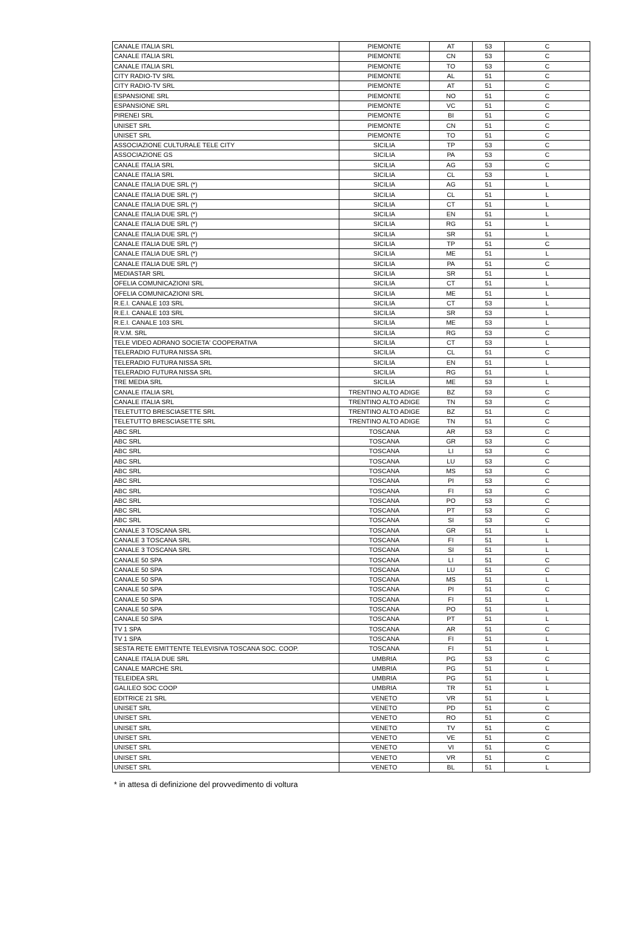| CANALE ITALIA SRL | PIEMONTE | AT | 53 | C |
| CANALE ITALIA SRL | PIEMONTE | CN | 53 | C |
| CANALE ITALIA SRL | PIEMONTE | TO | 53 | C |
| CITY RADIO-TV SRL | PIEMONTE | AL | 51 | C |
| CITY RADIO-TV SRL | PIEMONTE | AT | 51 | C |
| ESPANSIONE SRL | PIEMONTE | NO | 51 | C |
| ESPANSIONE SRL | PIEMONTE | VC | 51 | C |
| PIRENEI SRL | PIEMONTE | BI | 51 | C |
| UNISET SRL | PIEMONTE | CN | 51 | C |
| UNISET SRL | PIEMONTE | TO | 51 | C |
| ASSOCIAZIONE CULTURALE TELE CITY | SICILIA | TP | 53 | C |
| ASSOCIAZIONE GS | SICILIA | PA | 53 | C |
| CANALE ITALIA SRL | SICILIA | AG | 53 | C |
| CANALE ITALIA SRL | SICILIA | CL | 53 | L |
| CANALE ITALIA DUE SRL (*) | SICILIA | AG | 51 | L |
| CANALE ITALIA DUE SRL (*) | SICILIA | CL | 51 | L |
| CANALE ITALIA DUE SRL (*) | SICILIA | CT | 51 | L |
| CANALE ITALIA DUE SRL (*) | SICILIA | EN | 51 | L |
| CANALE ITALIA DUE SRL (*) | SICILIA | RG | 51 | L |
| CANALE ITALIA DUE SRL (*) | SICILIA | SR | 51 | L |
| CANALE ITALIA DUE SRL (*) | SICILIA | TP | 51 | C |
| CANALE ITALIA DUE SRL (*) | SICILIA | ME | 51 | L |
| CANALE ITALIA DUE SRL (*) | SICILIA | PA | 51 | C |
| MEDIASTAR SRL | SICILIA | SR | 51 | L |
| OFELIA COMUNICAZIONI SRL | SICILIA | CT | 51 | L |
| OFELIA COMUNICAZIONI SRL | SICILIA | ME | 51 | L |
| R.E.I. CANALE 103 SRL | SICILIA | CT | 53 | L |
| R.E.I. CANALE 103 SRL | SICILIA | SR | 53 | L |
| R.E.I. CANALE 103 SRL | SICILIA | ME | 53 | L |
| R.V.M. SRL | SICILIA | RG | 53 | C |
| TELE VIDEO ADRANO SOCIETA' COOPERATIVA | SICILIA | CT | 53 | L |
| TELERADIO FUTURA NISSA SRL | SICILIA | CL | 51 | C |
| TELERADIO FUTURA NISSA SRL | SICILIA | EN | 51 | L |
| TELERADIO FUTURA NISSA SRL | SICILIA | RG | 51 | L |
| TRE MEDIA SRL | SICILIA | ME | 53 | L |
| CANALE ITALIA SRL | TRENTINO ALTO ADIGE | BZ | 53 | C |
| CANALE ITALIA SRL | TRENTINO ALTO ADIGE | TN | 53 | C |
| TELETUTTO BRESCIASETTE SRL | TRENTINO ALTO ADIGE | BZ | 51 | C |
| TELETUTTO BRESCIASETTE SRL | TRENTINO ALTO ADIGE | TN | 51 | C |
| ABC SRL | TOSCANA | AR | 53 | C |
| ABC SRL | TOSCANA | GR | 53 | C |
| ABC SRL | TOSCANA | LI | 53 | C |
| ABC SRL | TOSCANA | LU | 53 | C |
| ABC SRL | TOSCANA | MS | 53 | C |
| ABC SRL | TOSCANA | PI | 53 | C |
| ABC SRL | TOSCANA | FI | 53 | C |
| ABC SRL | TOSCANA | PO | 53 | C |
| ABC SRL | TOSCANA | PT | 53 | C |
| ABC SRL | TOSCANA | SI | 53 | C |
| CANALE 3 TOSCANA SRL | TOSCANA | GR | 51 | L |
| CANALE 3 TOSCANA SRL | TOSCANA | FI | 51 | L |
| CANALE 3 TOSCANA SRL | TOSCANA | SI | 51 | L |
| CANALE 50 SPA | TOSCANA | LI | 51 | C |
| CANALE 50 SPA | TOSCANA | LU | 51 | C |
| CANALE 50 SPA | TOSCANA | MS | 51 | L |
| CANALE 50 SPA | TOSCANA | PI | 51 | C |
| CANALE 50 SPA | TOSCANA | FI | 51 | L |
| CANALE 50 SPA | TOSCANA | PO | 51 | L |
| CANALE 50 SPA | TOSCANA | PT | 51 | L |
| TV 1 SPA | TOSCANA | AR | 51 | C |
| TV 1 SPA | TOSCANA | FI | 51 | L |
| SESTA RETE EMITTENTE TELEVISIVA TOSCANA SOC. COOP. | TOSCANA | FI | 51 | L |
| CANALE ITALIA DUE SRL | UMBRIA | PG | 53 | C |
| CANALE MARCHE SRL | UMBRIA | PG | 51 | L |
| TELEIDEA SRL | UMBRIA | PG | 51 | L |
| GALILEO SOC COOP | UMBRIA | TR | 51 | L |
| EDITRICE 21 SRL | VENETO | VR | 51 | L |
| UNISET SRL | VENETO | PD | 51 | C |
| UNISET SRL | VENETO | RO | 51 | C |
| UNISET SRL | VENETO | TV | 51 | C |
| UNISET SRL | VENETO | VE | 51 | C |
| UNISET SRL | VENETO | VI | 51 | C |
| UNISET SRL | VENETO | VR | 51 | C |
| UNISET SRL | VENETO | BL | 51 | L |
* in attesa di definizione del provvedimento di voltura